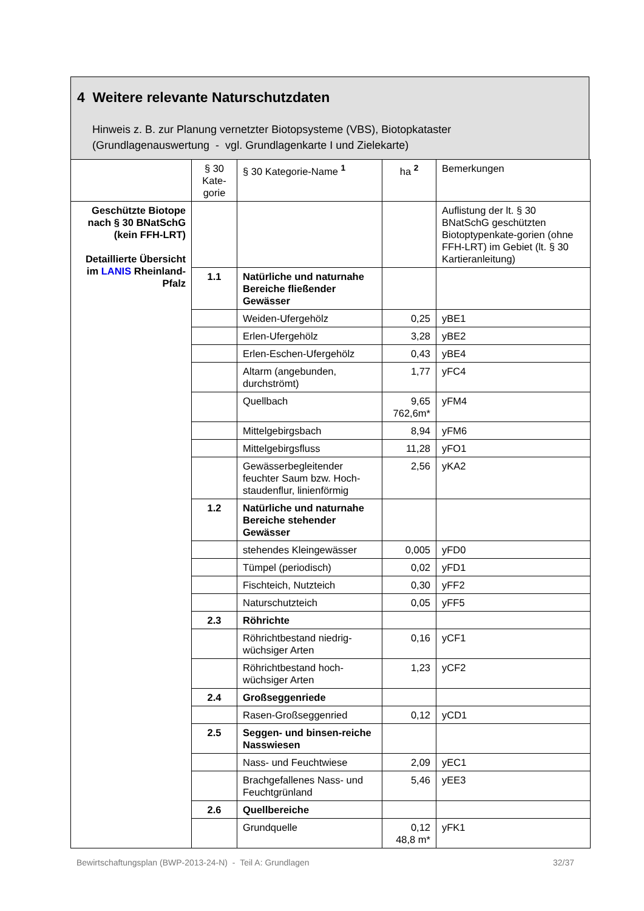4 Weitere relevante Naturschutzdaten
Hinweis z. B. zur Planung vernetzter Biotopsysteme (VBS), Biotopkataster
(Grundlagenauswertung - vgl. Grundlagenkarte I und Zielekarte)
| | § 30 Kate-gorie | § 30 Kategorie-Name <sup>1</sup> | ha <sup>2</sup> | Bemerkungen |
| Geschützte Biotope nach § 30 BNatSchG (kein FFH-LRT) Detaillierte Übersicht im LANIS Rheinland-Pfalz | | | | Auflistung der lt. § 30 BNatSchG geschützten Biotoptypenkate-gorien (ohne FFH-LRT) im Gebiet (lt. § 30 Kartieranleitung) |
| | 1.1 | Natürliche und naturnahe Bereiche fließender Gewässer | | |
| | | Weiden-Ufergehölz | 0,25 | yBE1 |
| | | Erlen-Ufergehölz | 3,28 | yBE2 |
| | | Erlen-Eschen-Ufergehölz | 0,43 | yBE4 |
| | | Altarm (angebunden, durchströmt) | 1,77 | yFC4 |
| | | Quellbach | 9,65 762,6m* | yFM4 |
| | | Mittelgebirgsbach | 8,94 | yFM6 |
| | | Mittelgebirgsfluss | 11,28 | yFO1 |
| | | Gewässerbegleitender feuchter Saum bzw. Hoch-staudenflur, linienförmig | 2,56 | yKA2 |
| | 1.2 | Natürliche und naturnahe Bereiche stehender Gewässer | | |
| | | stehendes Kleingewässer | 0,005 | yFD0 |
| | | Tümpel (periodisch) | 0,02 | yFD1 |
| | | Fischteich, Nutzteich | 0,30 | yFF2 |
| | | Naturschutzteich | 0,05 | yFF5 |
| | 2.3 | Röhrichte | | |
| | | Röhrichtbestand niedrig-wüchsiger Arten | 0,16 | yCF1 |
| | | Röhrichtbestand hoch-wüchsiger Arten | 1,23 | yCF2 |
| | 2.4 | Großseggenriede | | |
| | | Rasen-Großseggenried | 0,12 | yCD1 |
| | 2.5 | Seggen- und binsen-reiche Nasswiesen | | |
| | | Nass- und Feuchtwiese | 2,09 | yEC1 |
| | | Brachgefallenes Nass- und Feuchtgrünland | 5,46 | yEE3 |
| | 2.6 | Quellbereiche | | |
| | | Grundquelle | 0,12 48,8 m* | yFK1 |
Bewirtschaftungsplan (BWP-2013-24-N) - Teil A: Grundlagen 32/37